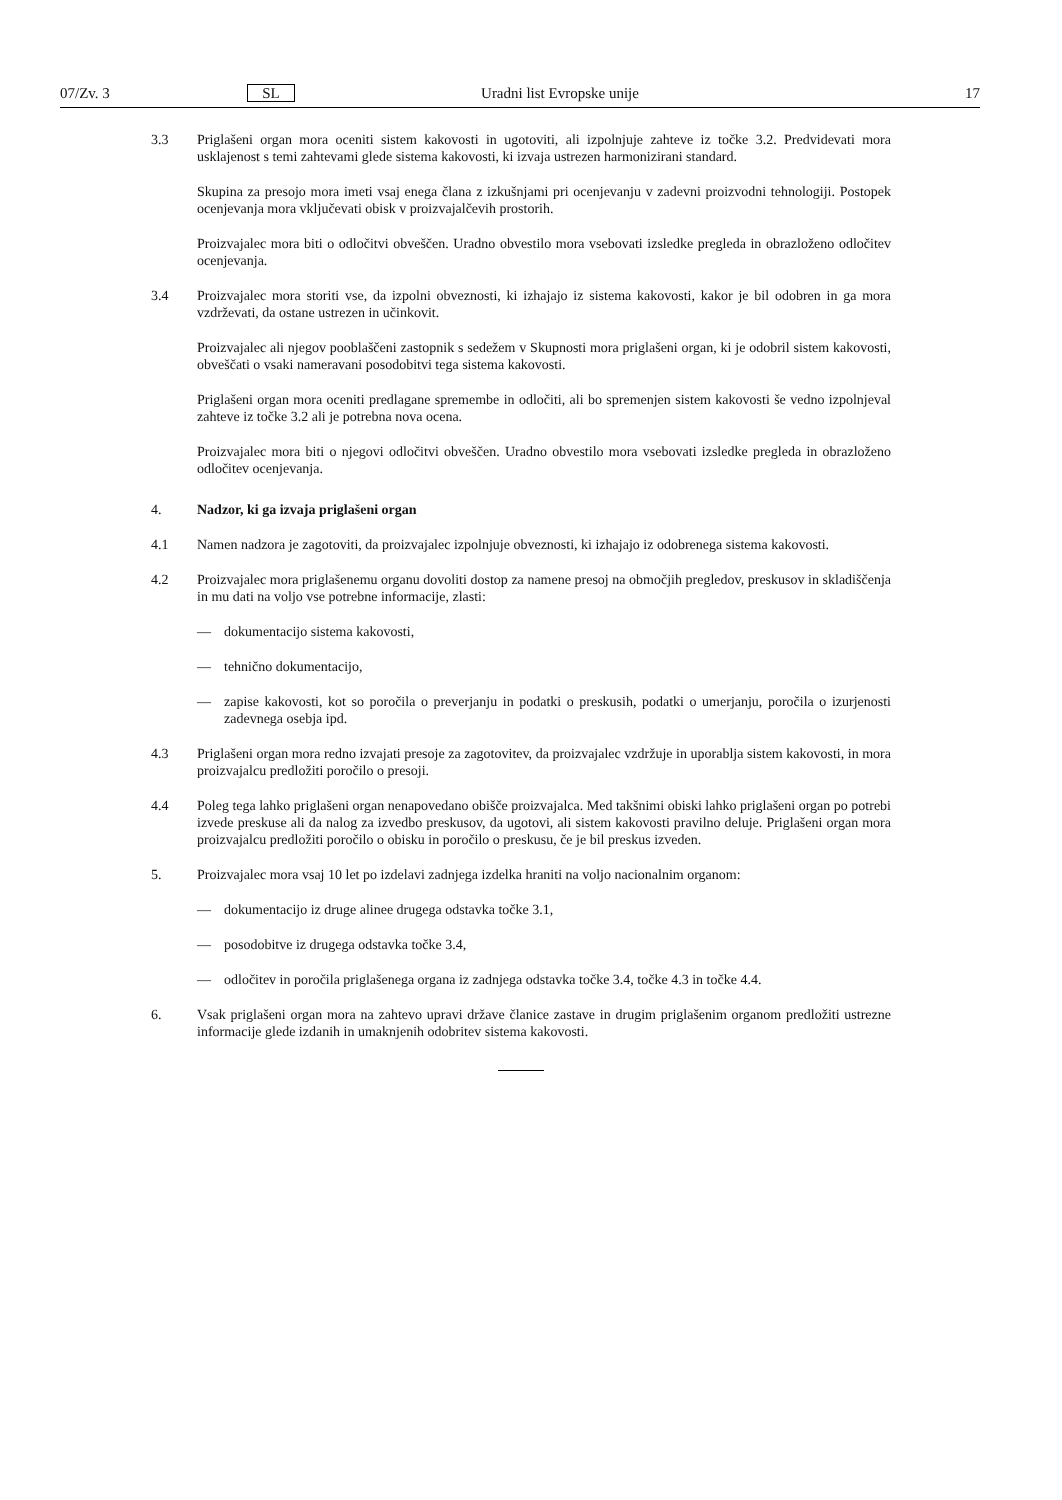07/Zv. 3 SL Uradni list Evropske unije 17
3.3 Priglašeni organ mora oceniti sistem kakovosti in ugotoviti, ali izpolnjuje zahteve iz točke 3.2. Predvidevati mora usklajenost s temi zahtevami glede sistema kakovosti, ki izvaja ustrezen harmonizirani standard.
Skupina za presojo mora imeti vsaj enega člana z izkušnjami pri ocenjevanju v zadevni proizvodni tehnologiji. Postopek ocenjevanja mora vključevati obisk v proizvajalčevih prostorih.
Proizvajalec mora biti o odločitvi obveščen. Uradno obvestilo mora vsebovati izsledke pregleda in obrazloženo odločitev ocenjevanja.
3.4 Proizvajalec mora storiti vse, da izpolni obveznosti, ki izhajajo iz sistema kakovosti, kakor je bil odobren in ga mora vzdrževati, da ostane ustrezen in učinkovit.
Proizvajalec ali njegov pooblaščeni zastopnik s sedežem v Skupnosti mora priglašeni organ, ki je odobril sistem kakovosti, obveščati o vsaki nameravani posodobitvi tega sistema kakovosti.
Priglašeni organ mora oceniti predlagane spremembe in odločiti, ali bo spremenjen sistem kakovosti še vedno izpolnjeval zahteve iz točke 3.2 ali je potrebna nova ocena.
Proizvajalec mora biti o njegovi odločitvi obveščen. Uradno obvestilo mora vsebovati izsledke pregleda in obrazloženo odločitev ocenjevanja.
4. Nadzor, ki ga izvaja priglašeni organ
4.1 Namen nadzora je zagotoviti, da proizvajalec izpolnjuje obveznosti, ki izhajajo iz odobrenega sistema kakovosti.
4.2 Proizvajalec mora priglašenemu organu dovoliti dostop za namene presoj na območjih pregledov, preskusov in skladiščenja in mu dati na voljo vse potrebne informacije, zlasti:
— dokumentacijo sistema kakovosti,
— tehnično dokumentacijo,
— zapise kakovosti, kot so poročila o preverjanju in podatki o preskusih, podatki o umerjanju, poročila o izurjenosti zadevnega osebja ipd.
4.3 Priglašeni organ mora redno izvajati presoje za zagotovitev, da proizvajalec vzdržuje in uporablja sistem kakovosti, in mora proizvajalcu predložiti poročilo o presoji.
4.4 Poleg tega lahko priglašeni organ nenapovedano obišče proizvajalca. Med takšnimi obiski lahko priglašeni organ po potrebi izvede preskuse ali da nalog za izvedbo preskusov, da ugotovi, ali sistem kakovosti pravilno deluje. Priglašeni organ mora proizvajalcu predložiti poročilo o obisku in poročilo o preskusu, če je bil preskus izveden.
5. Proizvajalec mora vsaj 10 let po izdelavi zadnjega izdelka hraniti na voljo nacionalnim organom:
— dokumentacijo iz druge alinee drugega odstavka točke 3.1,
— posodobitve iz drugega odstavka točke 3.4,
— odločitev in poročila priglašenega organa iz zadnjega odstavka točke 3.4, točke 4.3 in točke 4.4.
6. Vsak priglašeni organ mora na zahtevo upravi države članice zastave in drugim priglašenim organom predložiti ustrezne informacije glede izdanih in umaknjenih odobritev sistema kakovosti.